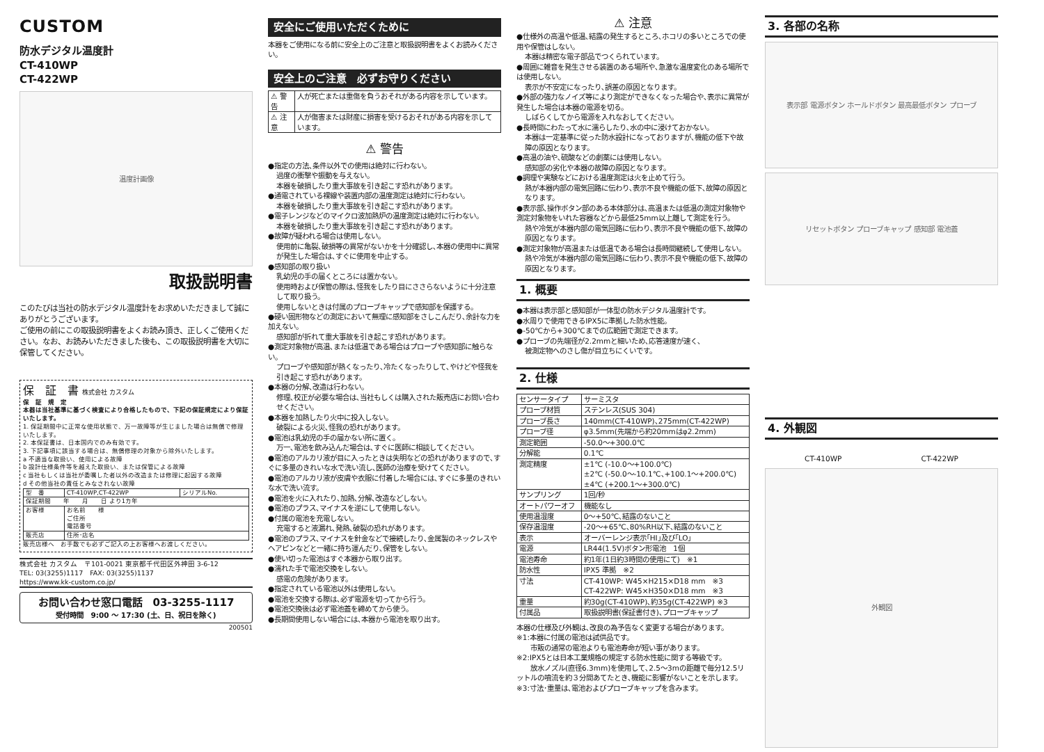CUSTOM
防水デジタル温度計
CT-410WP
CT-422WP
温度計画像
取扱説明書
このたびは当社の防水デジタル温度計をお求めいただきまして誠にありがとうございます。
ご使用の前にこの取扱説明書をよくお読み頂き、正しくご使用ください。なお、お読みいただきました後も、この取扱説明書を大切に保管してください。
保　証　書 株式会社 カスタム
保　証　規　定
本器は当社基準に基づく検査により合格したもので、下記の保証規定により保証いたします。
1. 保証期間中に正常な使用状態で、万一故障等が生じました場合は無償で修理いたします。
2. 本保証書は、日本国内でのみ有効です。
3. 下記事項に該当する場合は、無償修理の対象から除外いたします。
a 不適当な取扱い、使用による故障
b 設計仕様条件等を越えた取扱い、または保管による故障
c 当社もしくは当社が委嘱した者以外の改造または修理に起因する故障
d その他当社の責任とみなされない故障
| 型 番 | CT-410WP,CT-422WP | シリアルNo. |
| 保証期間 年 月 日 より1カ年 | | |
| お客様 | お名前 様 ご住所 電話番号 | |
| 販売店 | 住所･店名 | |
販売店様へ　お手数でも必ずご記入の上お客様へお渡しください。
株式会社 カスタム　〒101-0021 東京都千代田区外神田 3-6-12
TEL: 03(3255)1117　FAX: 03(3255)1137
https://www.kk-custom.co.jp/
お問い合わせ窓口電話　03-3255-1117
受付時間　9:00 ～ 17:30 (土、日、祝日を除く)
200501
安全にご使用いただくために
本器をご使用になる前に安全上のご注意と取扱説明書をよくお読みください。
安全上のご注意　必ずお守りください
| ⚠ 警告 | 人が死亡または重傷を負うおそれがある内容を示しています。 |
| ⚠ 注意 | 人が傷害または財産に損害を受けるおそれがある内容を示しています。 |
⚠ 警告
●指定の方法､条件以外での使用は絶対に行わない。
過度の衝撃や振動を与えない。
本器を破損したり重大事故を引き起こす恐れがあります。
●通電されている裸線や装置内部の温度測定は絶対に行わない。
本器を破損したり重大事故を引き起こす恐れがあります。
●電子レンジなどのマイクロ波加熱炉の温度測定は絶対に行わない。
本器を破損したり重大事故を引き起こす恐れがあります。
●故障が疑われる場合は使用しない。
使用前に亀裂､破損等の異常がないかを十分確認し､本器の使用中に異常が発生した場合は､すぐに使用を中止する。
●感知部の取り扱い
乳幼児の手の届くところには置かない。
使用時および保管の際は､怪我をしたり目にささらないように十分注意して取り扱う。
使用しないときは付属のプローブキャップで感知部を保護する。
●硬い固形物などの測定において無理に感知部をさしこんだり､余計な力を加えない。
感知部が折れて重大事故を引き起こす恐れがあります。
●測定対象物が高温､または低温である場合はプローブや感知部に触らない。
プローブや感知部が熱くなったり､冷たくなったりして､やけどや怪我を引き起こす恐れがあります。
●本器の分解､改造は行わない。
修理､校正が必要な場合は､当社もしくは購入された販売店にお問い合わせください。
●本器を加熱したり火中に投入しない。
破裂による火災､怪我の恐れがあります。
●電池は乳幼児の手の届かない所に置く。
万一､電池を飲み込んだ場合は､すぐに医師に相談してください。
●電池のアルカリ液が目に入ったときは失明などの恐れがありますので､すぐに多量のきれいな水で洗い流し､医師の治療を受けてください。
●電池のアルカリ液が皮膚や衣服に付着した場合には､すぐに多量のきれいな水で洗い流す。
●電池を火に入れたり､加熱､分解､改造などしない。
●電池のプラス､マイナスを逆にして使用しない。
●付属の電池を充電しない。
充電すると液漏れ､発熱､破裂の恐れがあります。
●電池のプラス､マイナスを針金などで接続したり､金属製のネックレスやヘアピンなどと一緒に持ち運んだり､保管をしない。
●使い切った電池はすぐ本器から取り出す。
●濡れた手で電池交換をしない。
感電の危険があります。
●指定されている電池以外は使用しない。
●電池を交換する際は､必ず電源を切ってから行う。
●電池交換後は必ず電池蓋を締めてから使う。
●長期間使用しない場合には､本器から電池を取り出す。
⚠ 注意
●仕様外の高温や低温､結露の発生するところ､ホコリの多いところでの使用や保管はしない。
本器は精密な電子部品でつくられています。
●周囲に雑音を発生させる装置のある場所や､急激な温度変化のある場所では使用しない。
表示が不安定になったり､誤差の原因となります。
●外部の強力なノイズ等により測定ができなくなった場合や､表示に異常が発生した場合は本器の電源を切る。
しばらくしてから電源を入れなおしてください。
●長時間にわたって水に濡らしたり､水の中に浸けておかない。
本器は一定基準に従った防水設計になっておりますが､機能の低下や故障の原因となります。
●高温の油や､硫酸などの劇薬には使用しない。
感知部の劣化や本器の故障の原因となります。
●調理や実験などにおける温度測定は火を止めて行う。
熱が本器内部の電気回路に伝わり､表示不良や機能の低下､故障の原因となります。
●表示部､操作ボタン部のある本体部分は､高温または低温の測定対象物や測定対象物をいれた容器などから最低25mm以上離して測定を行う。
熱や冷気が本器内部の電気回路に伝わり､表示不良や機能の低下､故障の原因となります。
●測定対象物が高温または低温である場合は長時間継続して使用しない。
熱や冷気が本器内部の電気回路に伝わり､表示不良や機能の低下､故障の原因となります。
1. 概要
●本器は表示部と感知部が一体型の防水デジタル温度計です。
●水周りで使用できるIPX5に準拠した防水性能。
●-50℃から+300℃までの広範囲で測定できます。
●プローブの先端径が2.2mmと細いため､応答速度が速く､
被測定物へのさし傷が目立ちにくいです。
2. 仕様
| センサータイプ | サーミスタ |
| プローブ材質 | ステンレス(SUS 304) |
| プローブ長さ | 140mm(CT-410WP)､275mm(CT-422WP) |
| プローブ径 | φ3.5mm(先端から約20mmはφ2.2mm) |
| 測定範囲 | -50.0～+300.0℃ |
| 分解能 | 0.1℃ |
| 測定精度 | ±1℃ (-10.0～+100.0℃) ±2℃ (-50.0～-10.1℃､+100.1～+200.0℃) ±4℃ (+200.1～+300.0℃) |
| サンプリング | 1回/秒 |
| オートパワーオフ | 機能なし |
| 使用温湿度 | 0～+50℃､結露のないこと |
| 保存温湿度 | -20～+65℃､80%RH以下､結露のないこと |
| 表示 | オーバーレンジ表示｢HI｣及び｢LO｣ |
| 電源 | LR44(1.5V)ボタン形電池 1個 |
| 電池寿命 | 約1年(1日約3時間の使用にて) ※1 |
| 防水性 | IPX5 準拠 ※2 |
| 寸法 | CT-410WP: W45×H215×D18 mm ※3 CT-422WP: W45×H350×D18 mm ※3 |
| 重量 | 約30g(CT-410WP)､約35g(CT-422WP) ※3 |
| 付属品 | 取扱説明書(保証書付き)､プローブキャップ |
本器の仕様及び外観は､改良の為予告なく変更する場合があります。
※1:本器に付属の電池は試供品です。
　　市販の通常の電池よりも電池寿命が短い事があります。
※2:IPX5とは日本工業規格の規定する防水性能に関する等級です。
　　放水ノズル(直径6.3mm)を使用して､2.5～3mの距離で毎分12.5リットルの噴流を約３分間あてたとき､機能に影響がないことを示します。
※3:寸法･重量は､電池およびプローブキャップを含みます。
3. 各部の名称
表示部 電源ボタン ホールドボタン 最高最低ボタン プローブ
リセットボタン プローブキャップ 感知部 電池蓋
4. 外観図
CT-410WP CT-422WP
外観図